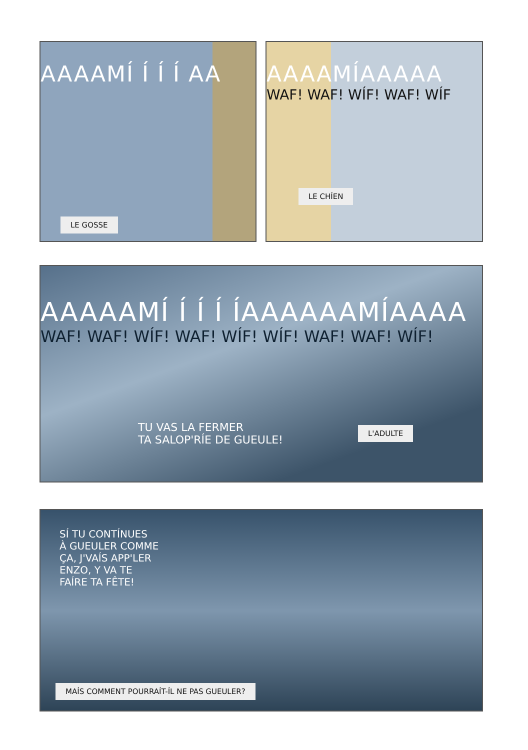AAAAMÍ Í Í Í AA
LE GOSSE
AAAAMÍAAAAA
WAF! WAF! WÍF! WAF! WÍF
LE CHÍEN
AAAAAMÍ Í Í Í ÍAAAAAAMÍAAAA
WAF! WAF! WÍF! WAF! WÍF! WÍF! WAF! WAF! WÍF!
TU VAS LA FERMER
TA SALOP'RÍE DE GUEULE!
L'ADULTE
SÍ TU CONTÍNUES
À GUEULER COMME
ÇA, J'VAÍS APP'LER
ENZO, Y VA TE
FAÍRE TA FÊTE!
MAÍS COMMENT POURRAÍT-ÍL NE PAS GUEULER?